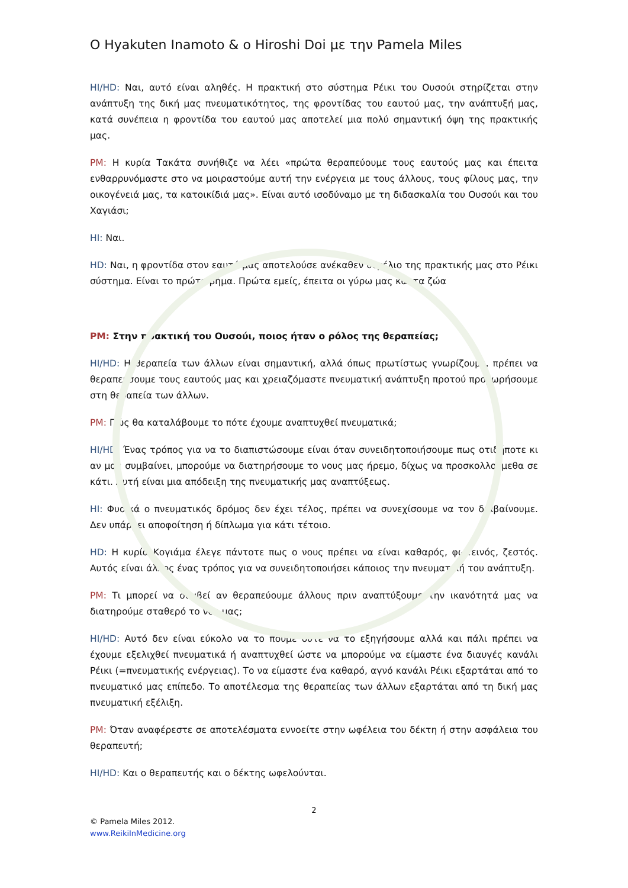Ο Hyakuten Inamoto & ο Hiroshi Doi με την Pamela Miles
HI/HD: Ναι, αυτό είναι αληθές. Η πρακτική στο σύστημα Ρέικι του Ουσούι στηρίζεται στην ανάπτυξη της δική μας πνευματικότητος, της φροντίδας του εαυτού μας, την ανάπτυξή μας, κατά συνέπεια η φροντίδα του εαυτού μας αποτελεί μια πολύ σημαντική όψη της πρακτικής μας.
PM: Η κυρία Τακάτα συνήθιζε να λέει «πρώτα θεραπεύουμε τους εαυτούς μας και έπειτα ενθαρρυνόμαστε στο να μοιραστούμε αυτή την ενέργεια με τους άλλους, τους φίλους μας, την οικογένειά μας, τα κατοικίδιά μας». Είναι αυτό ισοδύναμο με τη διδασκαλία του Ουσούι και του Χαγιάσι;
HI: Ναι.
HD: Ναι, η φροντίδα στον εαυτό μας αποτελούσε ανέκαθεν θεμέλιο της πρακτικής μας στο Ρέικι σύστημα. Είναι το πρώτο βήμα. Πρώτα εμείς, έπειτα οι γύρω μας και τα ζώα
PM: Στην πρακτική του Ουσούι, ποιος ήταν ο ρόλος της θεραπείας;
HI/HD: Η θεραπεία των άλλων είναι σημαντική, αλλά όπως πρωτίστως γνωρίζουμε, πρέπει να θεραπεύσουμε τους εαυτούς μας και χρειαζόμαστε πνευματική ανάπτυξη προτού προχωρήσουμε στη θεραπεία των άλλων.
PM: Πώς θα καταλάβουμε το πότε έχουμε αναπτυχθεί πνευματικά;
HI/HD: Ένας τρόπος για να το διαπιστώσουμε είναι όταν συνειδητοποιήσουμε πως οτιδήποτε κι αν μας συμβαίνει, μπορούμε να διατηρήσουμε το νους μας ήρεμο, δίχως να προσκολλούμεθα σε κάτι. Αυτή είναι μια απόδειξη της πνευματικής μας αναπτύξεως.
HI: Φυσικά ο πνευματικός δρόμος δεν έχει τέλος, πρέπει να συνεχίσουμε να τον διαβαίνουμε. Δεν υπάρχει αποφοίτηση ή δίπλωμα για κάτι τέτοιο.
HD: Η κυρία Κογιάμα έλεγε πάντοτε πως ο νους πρέπει να είναι καθαρός, φωτεινός, ζεστός. Αυτός είναι άλλος ένας τρόπος για να συνειδητοποιήσει κάποιος την πνευματική του ανάπτυξη.
PM: Τι μπορεί να συμβεί αν θεραπεύουμε άλλους πριν αναπτύξουμε την ικανότητά μας να διατηρούμε σταθερό το νου μας;
HI/HD: Αυτό δεν είναι εύκολο να το πούμε ούτε να το εξηγήσουμε αλλά και πάλι πρέπει να έχουμε εξελιχθεί πνευματικά ή αναπτυχθεί ώστε να μπορούμε να είμαστε ένα διαυγές κανάλι Ρέικι (=πνευματικής ενέργειας). Το να είμαστε ένα καθαρό, αγνό κανάλι Ρέικι εξαρτάται από το πνευματικό μας επίπεδο. Το αποτέλεσμα της θεραπείας των άλλων εξαρτάται από τη δική μας πνευματική εξέλιξη.
PM: Όταν αναφέρεστε σε αποτελέσματα εννοείτε στην ωφέλεια του δέκτη ή στην ασφάλεια του θεραπευτή;
HI/HD: Και ο θεραπευτής και ο δέκτης ωφελούνται.
2
© Pamela Miles 2012.
www.ReikiInMedicine.org